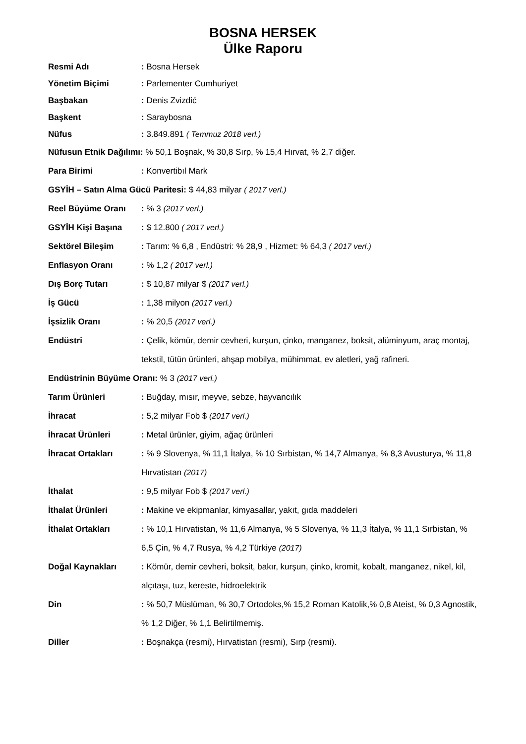BOSNA HERSEK
Ülke Raporu
Resmi Adı : Bosna Hersek
Yönetim Biçimi : Parlementer Cumhuriyet
Başbakan : Denis Zvizdić
Başkent : Saraybosna
Nüfus : 3.849.891 ( Temmuz 2018 verl.)
Nüfusun Etnik Dağılımı: % 50,1 Boşnak, % 30,8 Sırp, % 15,4 Hırvat, % 2,7 diğer.
Para Birimi : Konvertibıl Mark
GSYİH – Satın Alma Gücü Paritesi: $ 44,83 milyar ( 2017 verl.)
Reel Büyüme Oranı : % 3 (2017 verl.)
GSYİH Kişi Başına : $ 12.800 ( 2017 verl.)
Sektörel Bileşim : Tarım: % 6,8 , Endüstri: % 28,9 , Hizmet: % 64,3 ( 2017 verl.)
Enflasyon Oranı : % 1,2 ( 2017 verl.)
Dış Borç Tutarı : $ 10,87 milyar $ (2017 verl.)
İş Gücü : 1,38 milyon (2017 verl.)
İşsizlik Oranı : % 20,5 (2017 verl.)
Endüstri : Çelik, kömür, demir cevheri, kurşun, çinko, manganez, boksit, alüminyum, araç montaj, tekstil, tütün ürünleri, ahşap mobilya, mühimmat, ev aletleri, yağ rafineri.
Endüstrinin Büyüme Oranı: % 3 (2017 verl.)
Tarım Ürünleri : Buğday, mısır, meyve, sebze, hayvancılık
İhracat : 5,2 milyar Fob $ (2017 verl.)
İhracat Ürünleri : Metal ürünler, giyim, ağaç ürünleri
İhracat Ortakları : % 9 Slovenya, % 11,1 İtalya, % 10 Sırbistan, % 14,7 Almanya, % 8,3 Avusturya, % 11,8 Hırvatistan (2017)
İthalat : 9,5 milyar Fob $ (2017 verl.)
İthalat Ürünleri : Makine ve ekipmanlar, kimyasallar, yakıt, gıda maddeleri
İthalat Ortakları : % 10,1 Hırvatistan, % 11,6 Almanya, % 5 Slovenya, % 11,3 İtalya, % 11,1 Sırbistan, % 6,5 Çin, % 4,7 Rusya, % 4,2 Türkiye (2017)
Doğal Kaynakları : Kömür, demir cevheri, boksit, bakır, kurşun, çinko, kromit, kobalt, manganez, nikel, kil, alçıtaşı, tuz, kereste, hidroelektrik
Din : % 50,7 Müslüman, % 30,7 Ortodoks,% 15,2 Roman Katolik,% 0,8 Ateist, % 0,3 Agnostik, % 1,2 Diğer, % 1,1 Belirtilmemiş.
Diller : Boşnakça (resmi), Hırvatistan (resmi), Sırp (resmi).